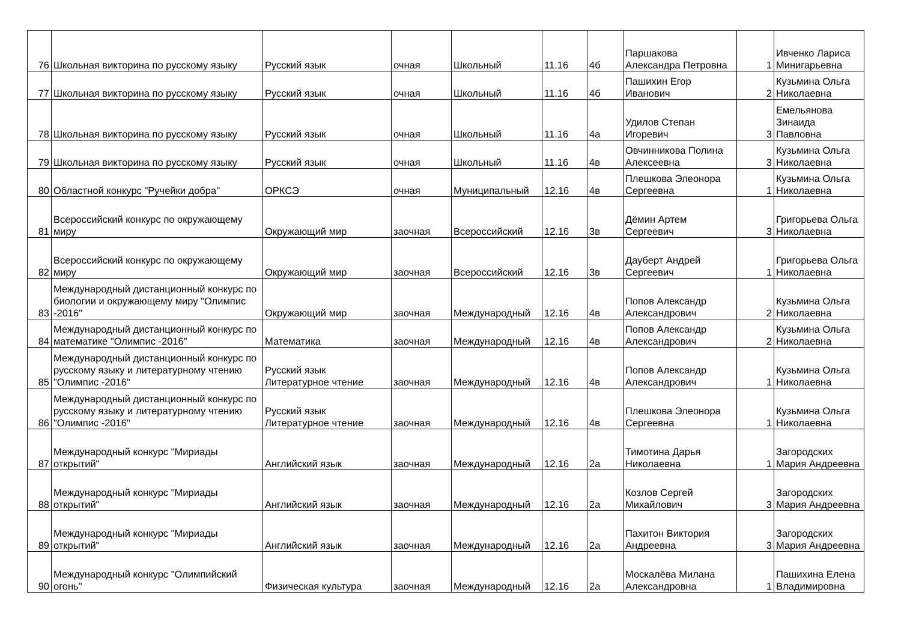| 76 | Школьная викторина по русскому языку | Русский язык | очная | Школьный | 11.16 | 4б | Паршакова Александра Петровна | 1 | Ивченко Лариса Минигарьевна |
| 77 | Школьная викторина по русскому языку | Русский язык | очная | Школьный | 11.16 | 4б | Пашихин Егор Иванович | 2 | Кузьмина Ольга Николаевна |
| 78 | Школьная викторина по русскому языку | Русский язык | очная | Школьный | 11.16 | 4а | Удилов Степан Игоревич | 3 | Емельянова Зинаида Павловна |
| 79 | Школьная викторина по русскому языку | Русский язык | очная | Школьный | 11.16 | 4в | Овчинникова Полина Алексеевна | 3 | Кузьмина Ольга Николаевна |
| 80 | Областной конкурс "Ручейки добра" | ОРКСЭ | очная | Муниципальный | 12.16 | 4в | Плешкова Элеонора Сергеевна | 1 | Кузьмина Ольга Николаевна |
| 81 | Всероссийский конкурс по окружающему миру | Окружающий мир | заочная | Всероссийский | 12.16 | 3в | Дёмин Артем Сергеевич | 3 | Григорьева Ольга Николаевна |
| 82 | Всероссийский конкурс по окружающему миру | Окружающий мир | заочная | Всероссийский | 12.16 | 3в | Дауберт Андрей Сергеевич | 1 | Григорьева Ольга Николаевна |
| 83 | Международный дистанционный конкурс по биологии и окружающему миру "Олимпис -2016" | Окружающий мир | заочная | Международный | 12.16 | 4в | Попов Александр Александрович | 2 | Кузьмина Ольга Николаевна |
| 84 | Международный дистанционный конкурс по математике "Олимпис -2016" | Математика | заочная | Международный | 12.16 | 4в | Попов Александр Александрович | 2 | Кузьмина Ольга Николаевна |
| 85 | Международный дистанционный конкурс по русскому языку и литературному чтению "Олимпис -2016" | Русский язык Литературное чтение | заочная | Международный | 12.16 | 4в | Попов Александр Александрович | 1 | Кузьмина Ольга Николаевна |
| 86 | Международный дистанционный конкурс по русскому языку и литературному чтению "Олимпис -2016" | Русский язык Литературное чтение | заочная | Международный | 12.16 | 4в | Плешкова Элеонора Сергеевна | 1 | Кузьмина Ольга Николаевна |
| 87 | Международный конкурс "Мириады открытий" | Английский язык | заочная | Международный | 12.16 | 2а | Тимотина Дарья Николаевна | 1 | Загородских Мария Андреевна |
| 88 | Международный конкурс "Мириады открытий" | Английский язык | заочная | Международный | 12.16 | 2а | Козлов Сергей Михайлович | 3 | Загородских Мария Андреевна |
| 89 | Международный конкурс "Мириады открытий" | Английский язык | заочная | Международный | 12.16 | 2а | Пахитон Виктория Андреевна | 3 | Загородских Мария Андреевна |
| 90 | Международный конкурс "Олимпийский огонь" | Физическая культура | заочная | Международный | 12.16 | 2а | Москалёва Милана Александровна | 1 | Пашихина Елена Владимировна |